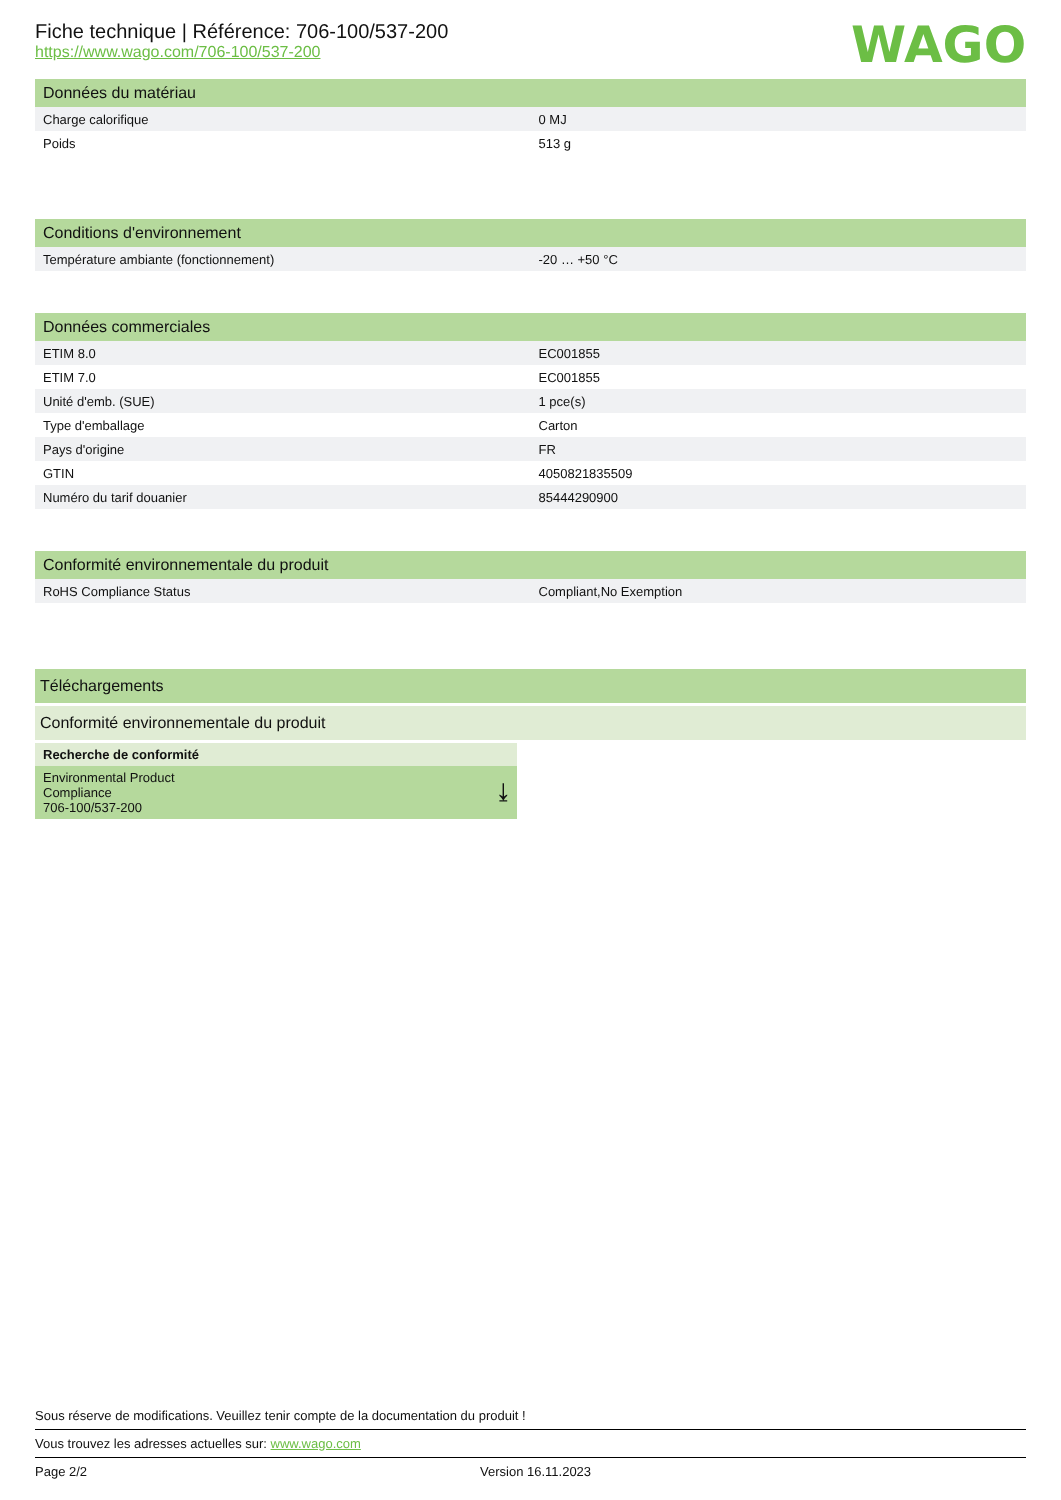Fiche technique | Référence: 706-100/537-200
https://www.wago.com/706-100/537-200
WAGO
| Données du matériau | |
| --- | --- |
| Charge calorifique | 0 MJ |
| Poids | 513 g |
| Conditions d'environnement | |
| --- | --- |
| Température ambiante (fonctionnement) | -20 … +50 °C |
| Données commerciales | |
| --- | --- |
| ETIM 8.0 | EC001855 |
| ETIM 7.0 | EC001855 |
| Unité d'emb. (SUE) | 1 pce(s) |
| Type d'emballage | Carton |
| Pays d'origine | FR |
| GTIN | 4050821835509 |
| Numéro du tarif douanier | 85444290900 |
| Conformité environnementale du produit | |
| --- | --- |
| RoHS Compliance Status | Compliant,No Exemption |
Téléchargements
Conformité environnementale du produit
Recherche de conformité
Environmental Product
Compliance
706-100/537-200 ⤓
Sous réserve de modifications. Veuillez tenir compte de la documentation du produit !
Vous trouvez les adresses actuelles sur: www.wago.com
Page 2/2 Version 16.11.2023